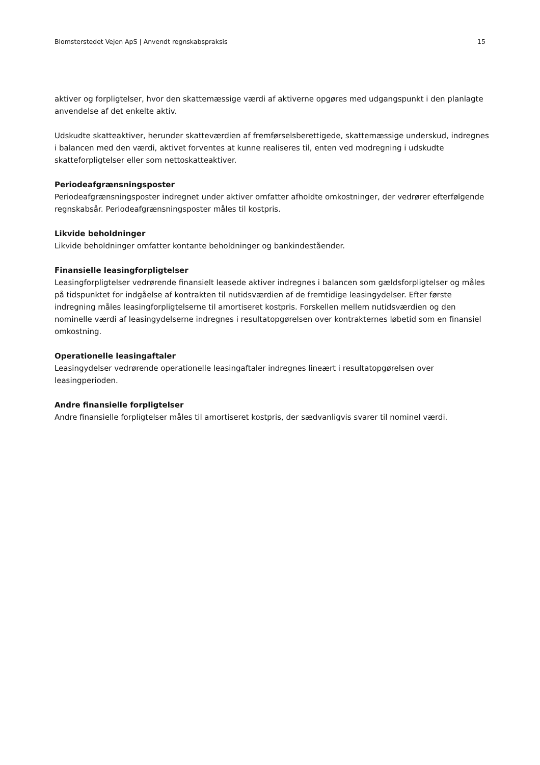Blomsterstedet Vejen ApS | Anvendt regnskabspraksis 15
aktiver og forpligtelser, hvor den skattemæssige værdi af aktiverne opgøres med udgangspunkt i den planlagte anvendelse af det enkelte aktiv.
Udskudte skatteaktiver, herunder skatteværdien af fremførselsberettigede, skattemæssige underskud, indregnes i balancen med den værdi, aktivet forventes at kunne realiseres til, enten ved modregning i udskudte skatteforpligtelser eller som nettoskatteaktiver.
Periodeafgrænsningsposter
Periodeafgrænsningsposter indregnet under aktiver omfatter afholdte omkostninger, der vedrører efterfølgende regnskabsår. Periodeafgrænsningsposter måles til kostpris.
Likvide beholdninger
Likvide beholdninger omfatter kontante beholdninger og bankindeståender.
Finansielle leasingforpligtelser
Leasingforpligtelser vedrørende finansielt leasede aktiver indregnes i balancen som gældsforpligtelser og måles på tidspunktet for indgåelse af kontrakten til nutidsværdien af de fremtidige leasingydelser. Efter første indregning måles leasingforpligtelserne til amortiseret kostpris. Forskellen mellem nutidsværdien og den nominelle værdi af leasingydelserne indregnes i resultatopgørelsen over kontrakternes løbetid som en finansiel omkostning.
Operationelle leasingaftaler
Leasingydelser vedrørende operationelle leasingaftaler indregnes lineært i resultatopgørelsen over leasingperioden.
Andre finansielle forpligtelser
Andre finansielle forpligtelser måles til amortiseret kostpris, der sædvanligvis svarer til nominel værdi.